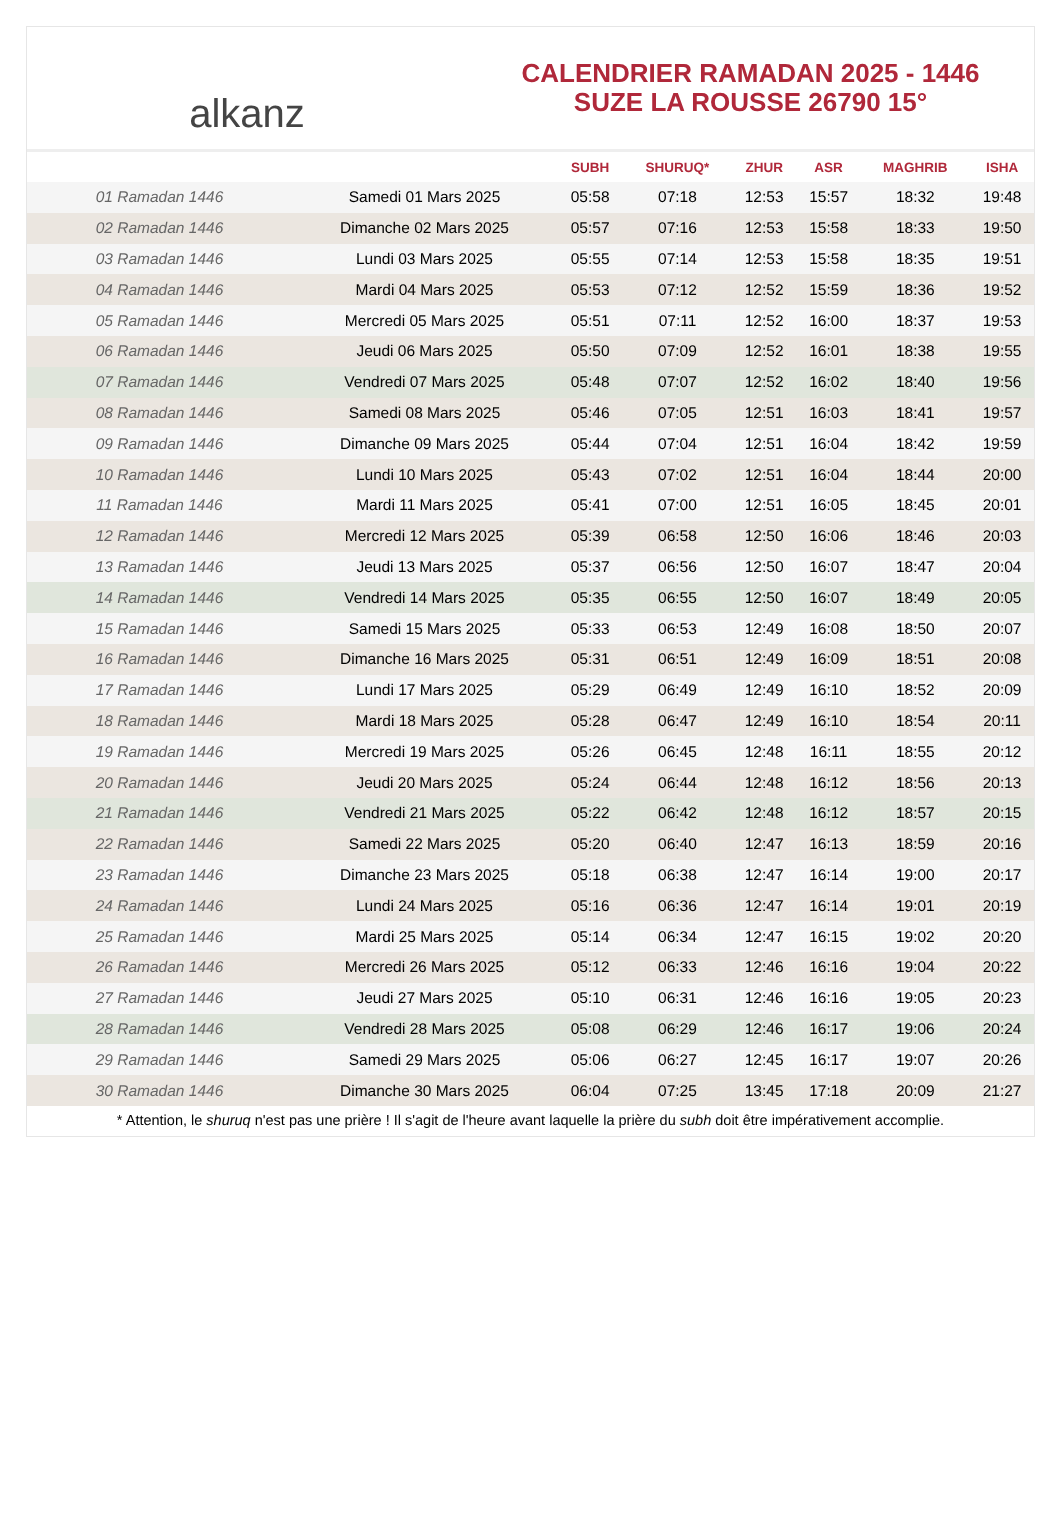alkanz
CALENDRIER RAMADAN 2025 - 1446
SUZE LA ROUSSE 26790 15°
| | | SUBH | SHURUQ* | ZHUR | ASR | MAGHRIB | ISHA |
| --- | --- | --- | --- | --- | --- | --- | --- |
| 01 Ramadan 1446 | Samedi 01 Mars 2025 | 05:58 | 07:18 | 12:53 | 15:57 | 18:32 | 19:48 |
| 02 Ramadan 1446 | Dimanche 02 Mars 2025 | 05:57 | 07:16 | 12:53 | 15:58 | 18:33 | 19:50 |
| 03 Ramadan 1446 | Lundi 03 Mars 2025 | 05:55 | 07:14 | 12:53 | 15:58 | 18:35 | 19:51 |
| 04 Ramadan 1446 | Mardi 04 Mars 2025 | 05:53 | 07:12 | 12:52 | 15:59 | 18:36 | 19:52 |
| 05 Ramadan 1446 | Mercredi 05 Mars 2025 | 05:51 | 07:11 | 12:52 | 16:00 | 18:37 | 19:53 |
| 06 Ramadan 1446 | Jeudi 06 Mars 2025 | 05:50 | 07:09 | 12:52 | 16:01 | 18:38 | 19:55 |
| 07 Ramadan 1446 | Vendredi 07 Mars 2025 | 05:48 | 07:07 | 12:52 | 16:02 | 18:40 | 19:56 |
| 08 Ramadan 1446 | Samedi 08 Mars 2025 | 05:46 | 07:05 | 12:51 | 16:03 | 18:41 | 19:57 |
| 09 Ramadan 1446 | Dimanche 09 Mars 2025 | 05:44 | 07:04 | 12:51 | 16:04 | 18:42 | 19:59 |
| 10 Ramadan 1446 | Lundi 10 Mars 2025 | 05:43 | 07:02 | 12:51 | 16:04 | 18:44 | 20:00 |
| 11 Ramadan 1446 | Mardi 11 Mars 2025 | 05:41 | 07:00 | 12:51 | 16:05 | 18:45 | 20:01 |
| 12 Ramadan 1446 | Mercredi 12 Mars 2025 | 05:39 | 06:58 | 12:50 | 16:06 | 18:46 | 20:03 |
| 13 Ramadan 1446 | Jeudi 13 Mars 2025 | 05:37 | 06:56 | 12:50 | 16:07 | 18:47 | 20:04 |
| 14 Ramadan 1446 | Vendredi 14 Mars 2025 | 05:35 | 06:55 | 12:50 | 16:07 | 18:49 | 20:05 |
| 15 Ramadan 1446 | Samedi 15 Mars 2025 | 05:33 | 06:53 | 12:49 | 16:08 | 18:50 | 20:07 |
| 16 Ramadan 1446 | Dimanche 16 Mars 2025 | 05:31 | 06:51 | 12:49 | 16:09 | 18:51 | 20:08 |
| 17 Ramadan 1446 | Lundi 17 Mars 2025 | 05:29 | 06:49 | 12:49 | 16:10 | 18:52 | 20:09 |
| 18 Ramadan 1446 | Mardi 18 Mars 2025 | 05:28 | 06:47 | 12:49 | 16:10 | 18:54 | 20:11 |
| 19 Ramadan 1446 | Mercredi 19 Mars 2025 | 05:26 | 06:45 | 12:48 | 16:11 | 18:55 | 20:12 |
| 20 Ramadan 1446 | Jeudi 20 Mars 2025 | 05:24 | 06:44 | 12:48 | 16:12 | 18:56 | 20:13 |
| 21 Ramadan 1446 | Vendredi 21 Mars 2025 | 05:22 | 06:42 | 12:48 | 16:12 | 18:57 | 20:15 |
| 22 Ramadan 1446 | Samedi 22 Mars 2025 | 05:20 | 06:40 | 12:47 | 16:13 | 18:59 | 20:16 |
| 23 Ramadan 1446 | Dimanche 23 Mars 2025 | 05:18 | 06:38 | 12:47 | 16:14 | 19:00 | 20:17 |
| 24 Ramadan 1446 | Lundi 24 Mars 2025 | 05:16 | 06:36 | 12:47 | 16:14 | 19:01 | 20:19 |
| 25 Ramadan 1446 | Mardi 25 Mars 2025 | 05:14 | 06:34 | 12:47 | 16:15 | 19:02 | 20:20 |
| 26 Ramadan 1446 | Mercredi 26 Mars 2025 | 05:12 | 06:33 | 12:46 | 16:16 | 19:04 | 20:22 |
| 27 Ramadan 1446 | Jeudi 27 Mars 2025 | 05:10 | 06:31 | 12:46 | 16:16 | 19:05 | 20:23 |
| 28 Ramadan 1446 | Vendredi 28 Mars 2025 | 05:08 | 06:29 | 12:46 | 16:17 | 19:06 | 20:24 |
| 29 Ramadan 1446 | Samedi 29 Mars 2025 | 05:06 | 06:27 | 12:45 | 16:17 | 19:07 | 20:26 |
| 30 Ramadan 1446 | Dimanche 30 Mars 2025 | 06:04 | 07:25 | 13:45 | 17:18 | 20:09 | 21:27 |
* Attention, le shuruq n'est pas une prière ! Il s'agit de l'heure avant laquelle la prière du subh doit être impérativement accomplie.